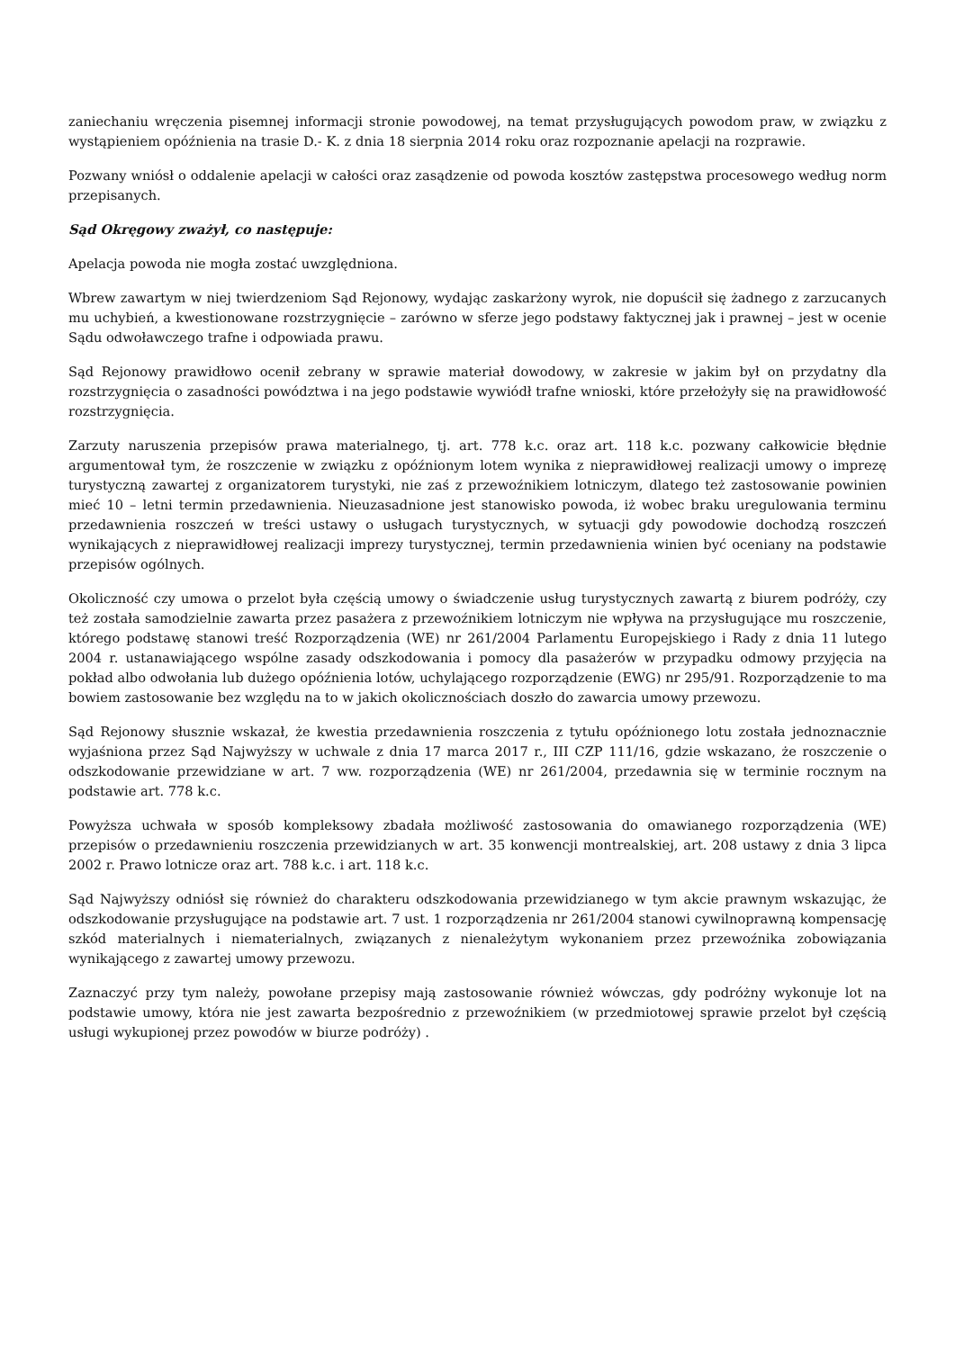zaniechaniu wręczenia pisemnej informacji stronie powodowej, na temat przysługujących powodom praw, w związku z wystąpieniem opóźnienia na trasie D.- K. z dnia 18 sierpnia 2014 roku oraz rozpoznanie apelacji na rozprawie.
Pozwany wniósł o oddalenie apelacji w całości oraz zasądzenie od powoda kosztów zastępstwa procesowego według norm przepisanych.
Sąd Okręgowy zważył, co następuje:
Apelacja powoda nie mogła zostać uwzględniona.
Wbrew zawartym w niej twierdzeniom Sąd Rejonowy, wydając zaskarżony wyrok, nie dopuścił się żadnego z zarzucanych mu uchybień, a kwestionowane rozstrzygnięcie – zarówno w sferze jego podstawy faktycznej jak i prawnej – jest w ocenie Sądu odwoławczego trafne i odpowiada prawu.
Sąd Rejonowy prawidłowo ocenił zebrany w sprawie materiał dowodowy, w zakresie w jakim był on przydatny dla rozstrzygnięcia o zasadności powództwa i na jego podstawie wywiódł trafne wnioski, które przełożyły się na prawidłowość rozstrzygnięcia.
Zarzuty naruszenia przepisów prawa materialnego, tj. art. 778 k.c. oraz art. 118 k.c. pozwany całkowicie błędnie argumentował tym, że roszczenie w związku z opóźnionym lotem wynika z nieprawidłowej realizacji umowy o imprezę turystyczną zawartej z organizatorem turystyki, nie zaś z przewoźnikiem lotniczym, dlatego też zastosowanie powinien mieć 10 – letni termin przedawnienia. Nieuzasadnione jest stanowisko powoda, iż wobec braku uregulowania terminu przedawnienia roszczeń w treści ustawy o usługach turystycznych, w sytuacji gdy powodowie dochodzą roszczeń wynikających z nieprawidłowej realizacji imprezy turystycznej, termin przedawnienia winien być oceniany na podstawie przepisów ogólnych.
Okoliczność czy umowa o przelot była częścią umowy o świadczenie usług turystycznych zawartą z biurem podróży, czy też została samodzielnie zawarta przez pasażera z przewoźnikiem lotniczym nie wpływa na przysługujące mu roszczenie, którego podstawę stanowi treść Rozporządzenia (WE) nr 261/2004 Parlamentu Europejskiego i Rady z dnia 11 lutego 2004 r. ustanawiającego wspólne zasady odszkodowania i pomocy dla pasażerów w przypadku odmowy przyjęcia na pokład albo odwołania lub dużego opóźnienia lotów, uchylającego rozporządzenie (EWG) nr 295/91. Rozporządzenie to ma bowiem zastosowanie bez względu na to w jakich okolicznościach doszło do zawarcia umowy przewozu.
Sąd Rejonowy słusznie wskazał, że kwestia przedawnienia roszczenia z tytułu opóźnionego lotu została jednoznacznie wyjaśniona przez Sąd Najwyższy w uchwale z dnia 17 marca 2017 r., III CZP 111/16, gdzie wskazano, że roszczenie o odszkodowanie przewidziane w art. 7 ww. rozporządzenia (WE) nr 261/2004, przedawnia się w terminie rocznym na podstawie art. 778 k.c.
Powyższa uchwała w sposób kompleksowy zbadała możliwość zastosowania do omawianego rozporządzenia (WE) przepisów o przedawnieniu roszczenia przewidzianych w art. 35 konwencji montrealskiej, art. 208 ustawy z dnia 3 lipca 2002 r. Prawo lotnicze oraz art. 788 k.c. i art. 118 k.c.
Sąd Najwyższy odniósł się również do charakteru odszkodowania przewidzianego w tym akcie prawnym wskazując, że odszkodowanie przysługujące na podstawie art. 7 ust. 1 rozporządzenia nr 261/2004 stanowi cywilnoprawną kompensację szkód materialnych i niematerialnych, związanych z nienależytym wykonaniem przez przewoźnika zobowiązania wynikającego z zawartej umowy przewozu.
Zaznaczyć przy tym należy, powołane przepisy mają zastosowanie również wówczas, gdy podróżny wykonuje lot na podstawie umowy, która nie jest zawarta bezpośrednio z przewoźnikiem (w przedmiotowej sprawie przelot był częścią usługi wykupionej przez powodów w biurze podróży) .